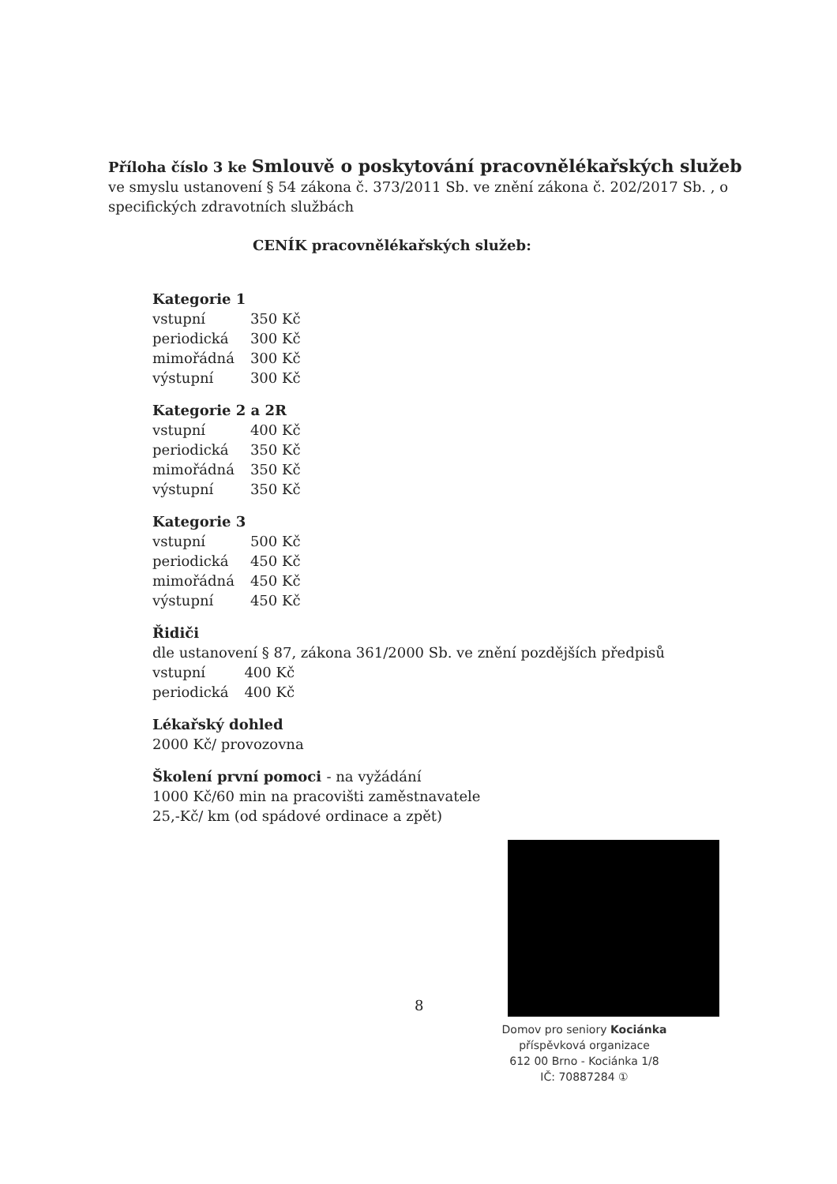Příloha číslo 3 ke Smlouvě o poskytování pracovnělékařských služeb ve smyslu ustanovení § 54 zákona č. 373/2011 Sb. ve znění zákona č. 202/2017 Sb. , o specifických zdravotních službách
CENÍK pracovnělékařských služeb:
Kategorie 1
| vstupní | 350 Kč |
| periodická | 300 Kč |
| mimořádná | 300 Kč |
| výstupní | 300 Kč |
Kategorie 2 a 2R
| vstupní | 400 Kč |
| periodická | 350 Kč |
| mimořádná | 350 Kč |
| výstupní | 350 Kč |
Kategorie 3
| vstupní | 500 Kč |
| periodická | 450 Kč |
| mimořádná | 450 Kč |
| výstupní | 450 Kč |
Řidiči
dle ustanovení § 87, zákona 361/2000 Sb. ve znění pozdějších předpisů
| vstupní | 400 Kč |
| periodická | 400 Kč |
Lékařský dohled
2000 Kč/ provozovna
Školení první pomoci - na vyžádání
1000 Kč/60 min na pracovišti zaměstnavatele
25,-Kč/ km (od spádové ordinace a zpět)
8
Domov pro seniory Kociánka
příspěvková organizace
612 00 Brno - Kociánka 1/8
IČ: 70887284 ①